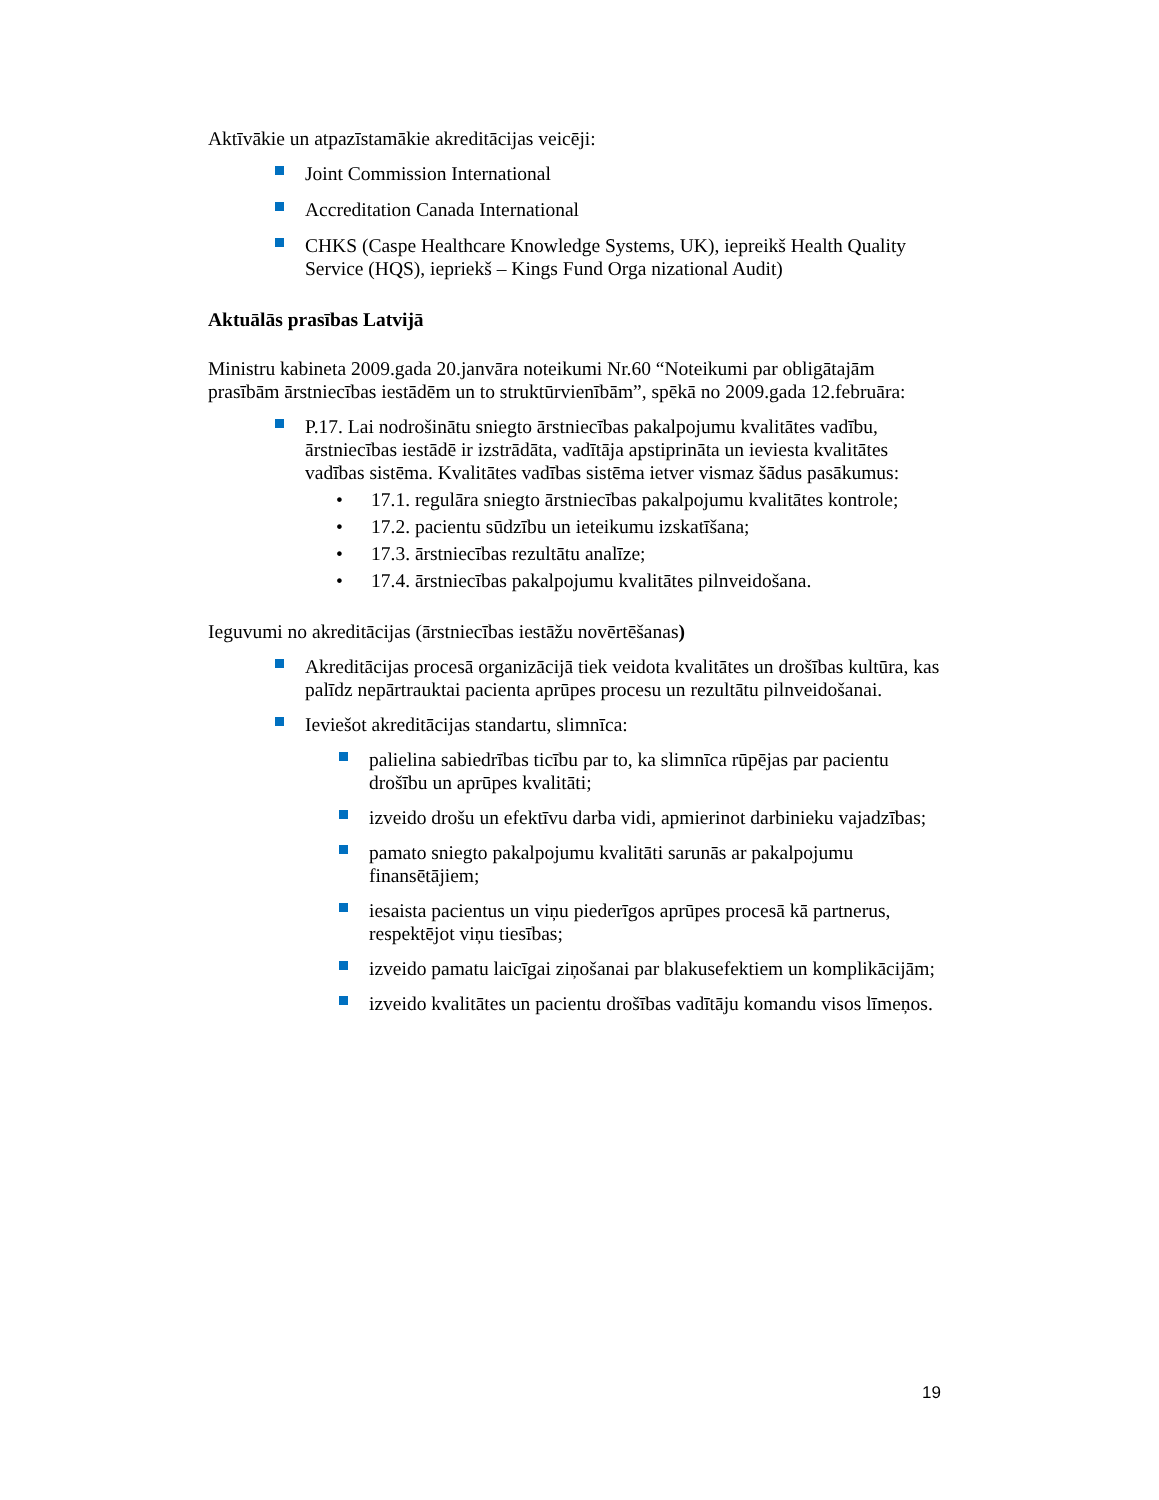Aktīvākie un atpazīstamākie akreditācijas veicēji:
Joint Commission International
Accreditation Canada International
CHKS (Caspe Healthcare Knowledge Systems, UK), iepreikš Health Quality Service (HQS), iepriekš – Kings Fund Orga nizational Audit)
Aktuālās prasības Latvijā
Ministru kabineta 2009.gada 20.janvāra noteikumi Nr.60 “Noteikumi par obligātajām prasībām ārstniecības iestādēm un to struktūrvienībām”, spēkā no 2009.gada 12.februāra:
P.17. Lai nodrošinātu sniegto ārstniecības pakalpojumu kvalitātes vadību, ārstniecības iestādē ir izstrādāta, vadītāja apstiprināta un ieviesta kvalitātes vadības sistēma. Kvalitātes vadības sistēma ietver vismaz šādus pasākumus:
• 17.1. regulāra sniegto ārstniecības pakalpojumu kvalitātes kontrole;
• 17.2. pacientu sūdzību un ieteikumu izskatīšana;
• 17.3. ārstniecības rezultātu analīze;
• 17.4. ārstniecības pakalpojumu kvalitātes pilnveidošana.
Ieguvumi no akreditācijas (ārstniecības iestāžu novērtēšanas)
Akreditācijas procesā organizācijā tiek veidota kvalitātes un drošības kultūra, kas palīdz nepārtrauktai pacienta aprūpes procesu un rezultātu pilnveidošanai.
Ieviešot akreditācijas standartu, slimnīca:
palielina sabiedrības ticību par to, ka slimnīca rūpējas par pacientu drošību un aprūpes kvalitāti;
izveido drošu un efektīvu darba vidi, apmierinot darbinieku vajadzības;
pamato sniegto pakalpojumu kvalitāti sarunās ar pakalpojumu finansētājiem;
iesaista pacientus un viņu piederīgos aprūpes procesā kā partnerus, respektējot viņu tiesības;
izveido pamatu laicīgai ziņošanai par blakusefektiem un komplikācijām;
izveido kvalitātes un pacientu drošības vadītāju komandu visos līmeņos.
19